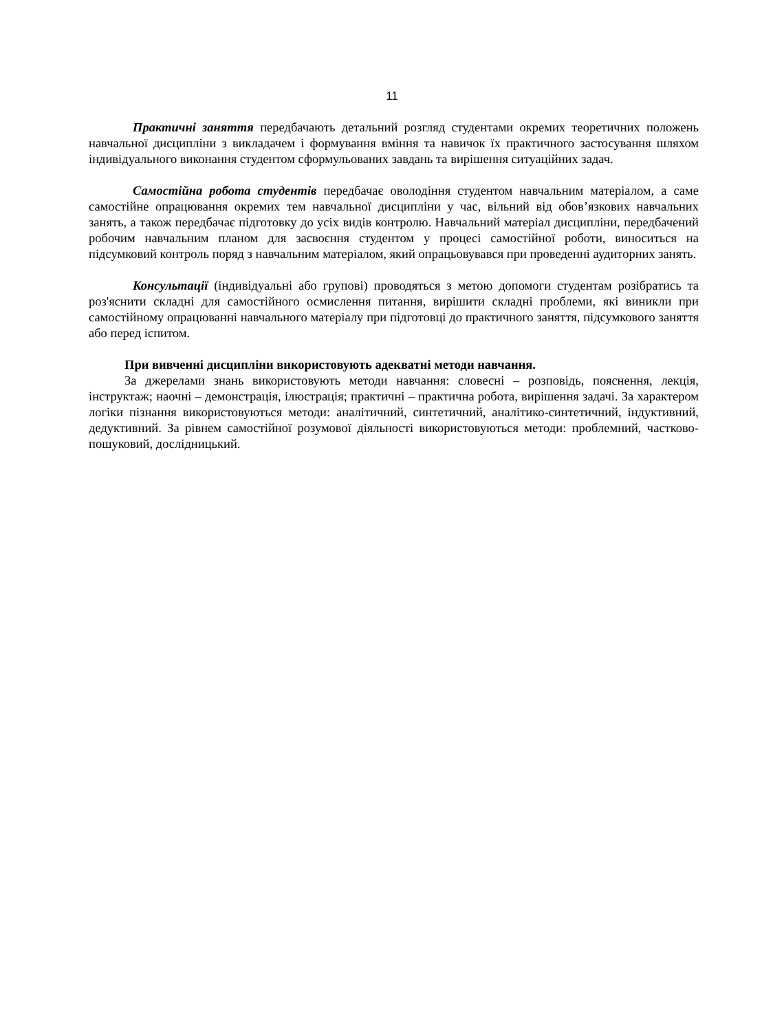11
Практичні заняття передбачають детальний розгляд студентами окремих теоретичних положень навчальної дисципліни з викладачем і формування вміння та навичок їх практичного застосування шляхом індивідуального виконання студентом сформульованих завдань та вирішення ситуаційних задач.
Самостійна робота студентів передбачає оволодіння студентом навчальним матеріалом, а саме самостійне опрацювання окремих тем навчальної дисципліни у час, вільний від обов’язкових навчальних занять, а також передбачає підготовку до усіх видів контролю. Навчальний матеріал дисципліни, передбачений робочим навчальним планом для засвоєння студентом у процесі самостійної роботи, виноситься на підсумковий контроль поряд з навчальним матеріалом, який опрацьовувався при проведенні аудиторних занять.
Консультації (індивідуальні або групові) проводяться з метою допомоги студентам розібратись та роз'яснити складні для самостійного осмислення питання, вирішити складні проблеми, які виникли при самостійному опрацюванні навчального матеріалу при підготовці до практичного заняття, підсумкового заняття або перед іспитом.
При вивченні дисципліни використовують адекватні методи навчання.
За джерелами знань використовують методи навчання: словесні – розповідь, пояснення, лекція, інструктаж; наочні – демонстрація, ілюстрація; практичні – практична робота, вирішення задачі. За характером логіки пізнання використовуються методи: аналітичний, синтетичний, аналітико-синтетичний, індуктивний, дедуктивний. За рівнем самостійної розумової діяльності використовуються методи: проблемний, частково-пошуковий, дослідницький.